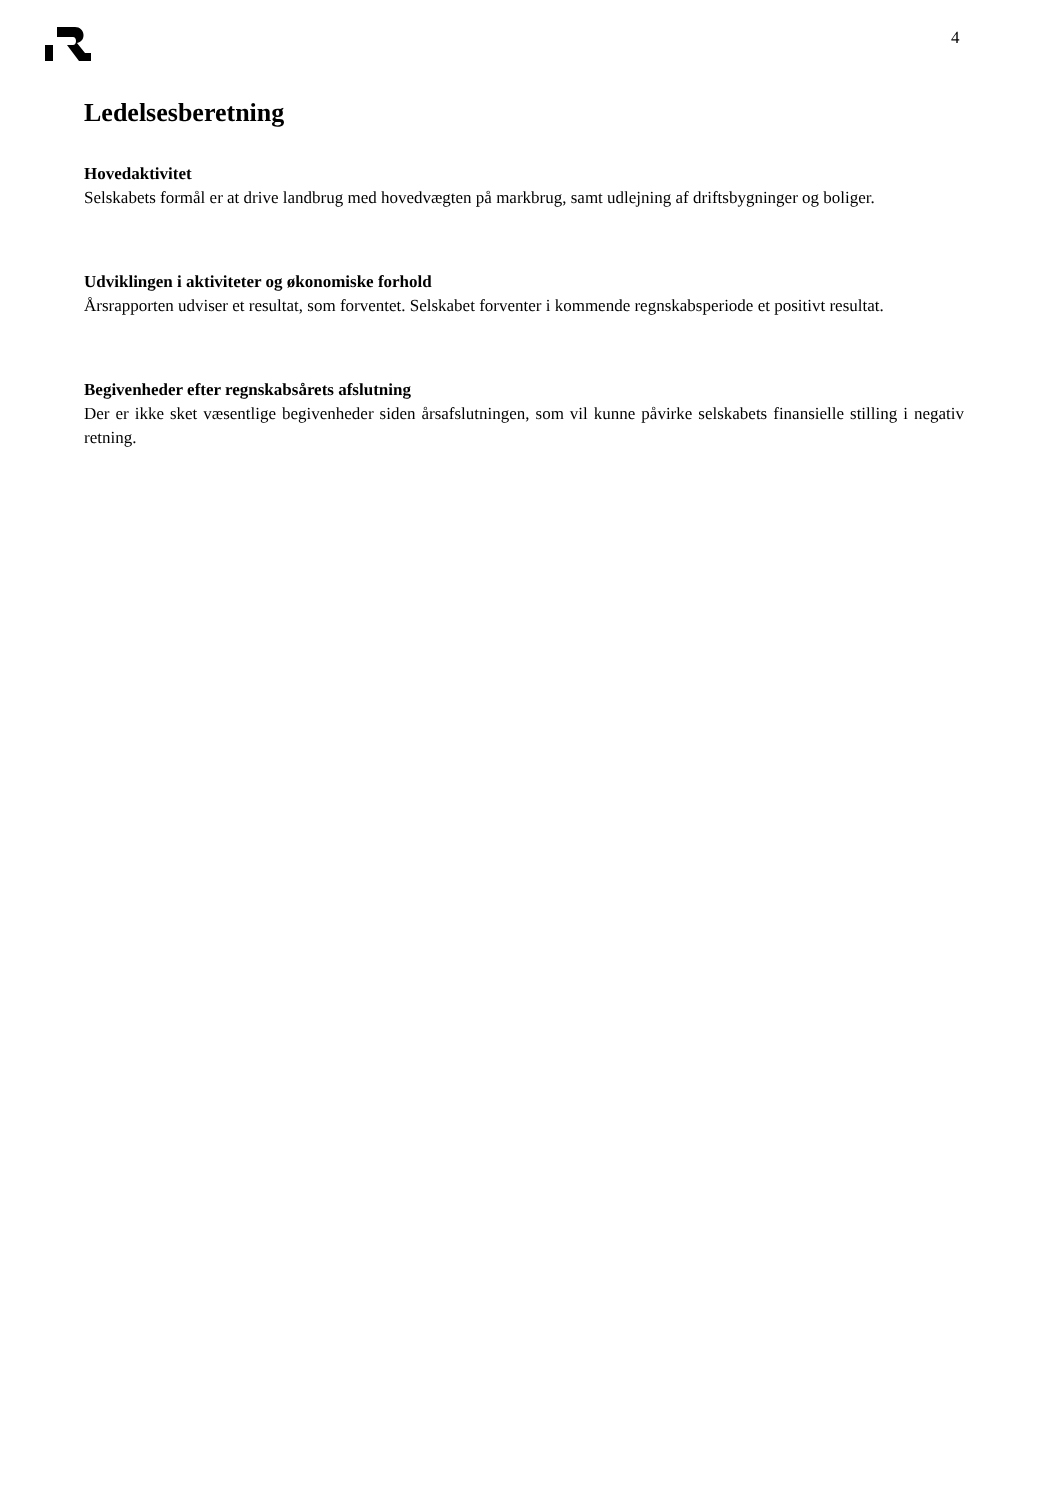4
Ledelsesberetning
Hovedaktivitet
Selskabets formål er at drive landbrug med hovedvægten på markbrug, samt udlejning af driftsbygninger og boliger.
Udviklingen i aktiviteter og økonomiske forhold
Årsrapporten udviser et resultat, som forventet. Selskabet forventer i kommende regnskabsperiode et positivt resultat.
Begivenheder efter regnskabsårets afslutning
Der er ikke sket væsentlige begivenheder siden årsafslutningen, som vil kunne påvirke selskabets finansielle stilling i negativ retning.